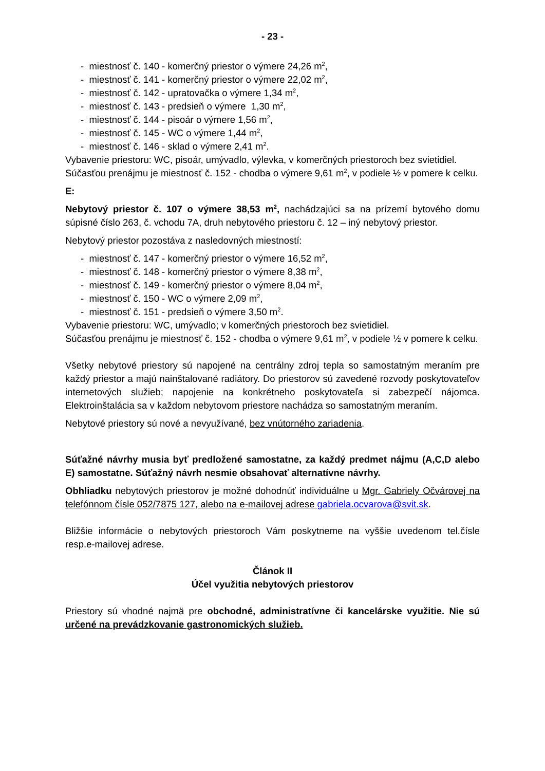- 23 -
- miestnosť č. 140 - komerčný priestor o výmere 24,26 m<sup>2</sup>,
- miestnosť č. 141 - komerčný priestor o výmere 22,02 m<sup>2</sup>,
- miestnosť č. 142 - upratovačka o výmere 1,34 m<sup>2</sup>,
- miestnosť č. 143 - predsieň o výmere 1,30 m<sup>2</sup>,
- miestnosť č. 144 - pisoár o výmere 1,56 m<sup>2</sup>,
- miestnosť č. 145 - WC o výmere 1,44 m<sup>2</sup>,
- miestnosť č. 146 - sklad o výmere 2,41 m<sup>2</sup>.
Vybavenie priestoru: WC, pisoár, umývadlo, výlevka, v komerčných priestoroch bez svietidiel.
Súčasťou prenájmu je miestnosť č. 152 - chodba o výmere 9,61 m<sup>2</sup>, v podiele ½ v pomere k celku.
E:
Nebytový priestor č. 107 o výmere 38,53 m<sup>2</sup>, nachádzajúci sa na prízemí bytového domu súpisné číslo 263, č. vchodu 7A, druh nebytového priestoru č. 12 – iný nebytový priestor.
Nebytový priestor pozostáva z nasledovných miestností:
- miestnosť č. 147 - komerčný priestor o výmere 16,52 m<sup>2</sup>,
- miestnosť č. 148 - komerčný priestor o výmere 8,38 m<sup>2</sup>,
- miestnosť č. 149 - komerčný priestor o výmere 8,04 m<sup>2</sup>,
- miestnosť č. 150 - WC o výmere 2,09 m<sup>2</sup>,
- miestnosť č. 151 - predsieň o výmere 3,50 m<sup>2</sup>.
Vybavenie priestoru: WC, umývadlo; v komerčných priestoroch bez svietidiel.
Súčasťou prenájmu je miestnosť č. 152 - chodba o výmere 9,61 m<sup>2</sup>, v podiele ½ v pomere k celku.
Všetky nebytové priestory sú napojené na centrálny zdroj tepla so samostatným meraním pre každý priestor a majú nainštalované radiátory. Do priestorov sú zavedené rozvody poskytovateľov internetových služieb; napojenie na konkrétneho poskytovateľa si zabezpečí nájomca. Elektroinštalácia sa v každom nebytovom priestore nachádza so samostatným meraním.
Nebytové priestory sú nové a nevyužívané, bez vnútorného zariadenia.
Súťažné návrhy musia byť predložené samostatne, za každý predmet nájmu (A,C,D alebo E) samostatne. Súťažný návrh nesmie obsahovať alternatívne návrhy.
Obhliadku nebytových priestorov je možné dohodnúť individuálne u Mgr. Gabriely Očvárovej na telefónnom čísle 052/7875 127, alebo na e-mailovej adrese gabriela.ocvarova@svit.sk.
Bližšie informácie o nebytových priestoroch Vám poskytneme na vyššie uvedenom tel.čísle resp.e-mailovej adrese.
Článok II
Účel využitia nebytových priestorov
Priestory sú vhodné najmä pre obchodné, administratívne či kancelárske využitie. Nie sú určené na prevádzkovanie gastronomických služieb.